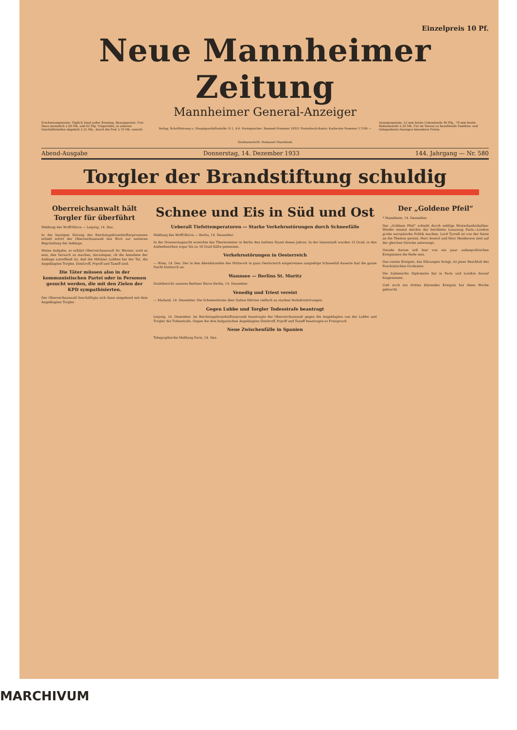Einzelpreis 10 Pf.
Neue Mannheimer Zeitung
Erscheinungsweise: Täglich 2mal außer Sonntag. Bezugspreise: Frei Haus monatlich 2.00 Mk. und 62 Pfg. Trägerlohn, in unseren Geschäftsstellen abgeholt 2.25 Mk., durch die Post 2.70 Mk. einschl.
Mannheimer General-Anzeiger
Verlag, Schriftleitung u. Hauptgeschäftsstelle: R 1, 4-6. Fernsprecher: Sammel-Nummer 24951 Postscheck-Konto: Karlsruhe Nummer 17590 — Drahtanschrift: Nemazeit Mannheim
Anzeigenpreise: 22 mm breite Colonelzeile 40 Pfg., 79 mm breite Reklamezeile 2.50 Mk. Für im Voraus zu bezahlende Familien- und Gelegenheits-Anzeigen besondere Preise.
Abend-Ausgabe Donnerstag, 14. Dezember 1933 144. Jahrgang — Nr. 580
Torgler der Brandstiftung schuldig
Oberreichsanwalt hält Torgler für überführt
Meldung des Wolff-Büros — Leipzig, 14. Dez.
In der heutigen Sitzung des Reichstagsbrandstifterprozesses erhielt sofort der Oberreichsanwalt das Wort zur weiteren Begründung der Anklage.
Meine Aufgabe, so erklärt Oberreichsanwalt Dr. Werner, wird es sein, den Versuch zu machen, darzulegen, ob die Annahme der Anklage zutreffend ist, daß die Mittäter Lubbes bei der Tat, die Angeklagten Torgler, Dimitroff, Popoff und Taneff sind.
Die Täter müssen also in der kommunistischen Partei oder in Personen gesucht werden, die mit den Zielen der KPD sympathisierten.
Der Oberreichsanwalt beschäftigte sich dann eingehend mit dem Angeklagten Torgler.
Schnee und Eis in Süd und Ost
Ueberall Tiefsttemperaturen — Starke Verkehrsstörungen durch Schneefälle
Meldung des Wolff-Büros — Berlin, 14. Dezember.
In der Donnerstagnacht erreichte das Thermometer in Berlin den tiefsten Stand dieses Jahres. In der Innenstadt wurden 15 Grad, in den Außenbezirken sogar bis zu 18 Grad Kälte gemessen.
Verkehrsstörungen in Oesterreich
— Wien, 14. Dez. Der in den Abendstunden des Mittwoch in ganz Oesterreich eingetretene ausgiebige Schneefall dauerte fast die ganze Nacht hindurch an.
Wannsee — Berlins St. Moritz
Drahtbericht unseres Berliner Büros Berlin, 14. Dezember.
Venedig und Triest vereist
— Mailand, 14. Dezember. Die Schneestürme über Italien führten vielfach zu starken Verkehrsstörungen.
Gegen Lubbe und Torgler Todesstrafe beantragt
Leipzig, 14. Dezember. Im Reichstagsbrandstifterprozeß beantragte der Oberreichsanwalt gegen die Angeklagten van der Lubbe und Torgler die Todesstrafe. Gegen die drei bulgarischen Angeklagten Dimitroff, Popoff und Taneff beantragte er Freispruch.
Neue Zwischenfälle in Spanien
Telegraphische Meldung Paris, 14. Dez.
Der „Goldene Pfeil“
* Mannheim, 14. Dezember.
Der „Goldene Pfeil“ schießt durch neblige Winterlandschaften: Wieder einmal möchte der berühmte Luxuszug Paris—London große europäische Politik machen. Lord Tyrrell ist von der Seine an die Themse gereist, Herr Avenol und Herr Henderson sind auf der gleichen Strecke unterwegs.
Gerade darum soll hier von ein paar außenpolitischen Ereignissen die Rede sein.
Das zweite Ereignis, das Klärungen bringt, ist jener Beschluß des Faschistischen Großrates.
Die italienische Diplomatie hat in Paris und London darauf hingewiesen.
Und noch ein drittes klärendes Ereignis hat diese Woche gebracht.
MARCHIVUM